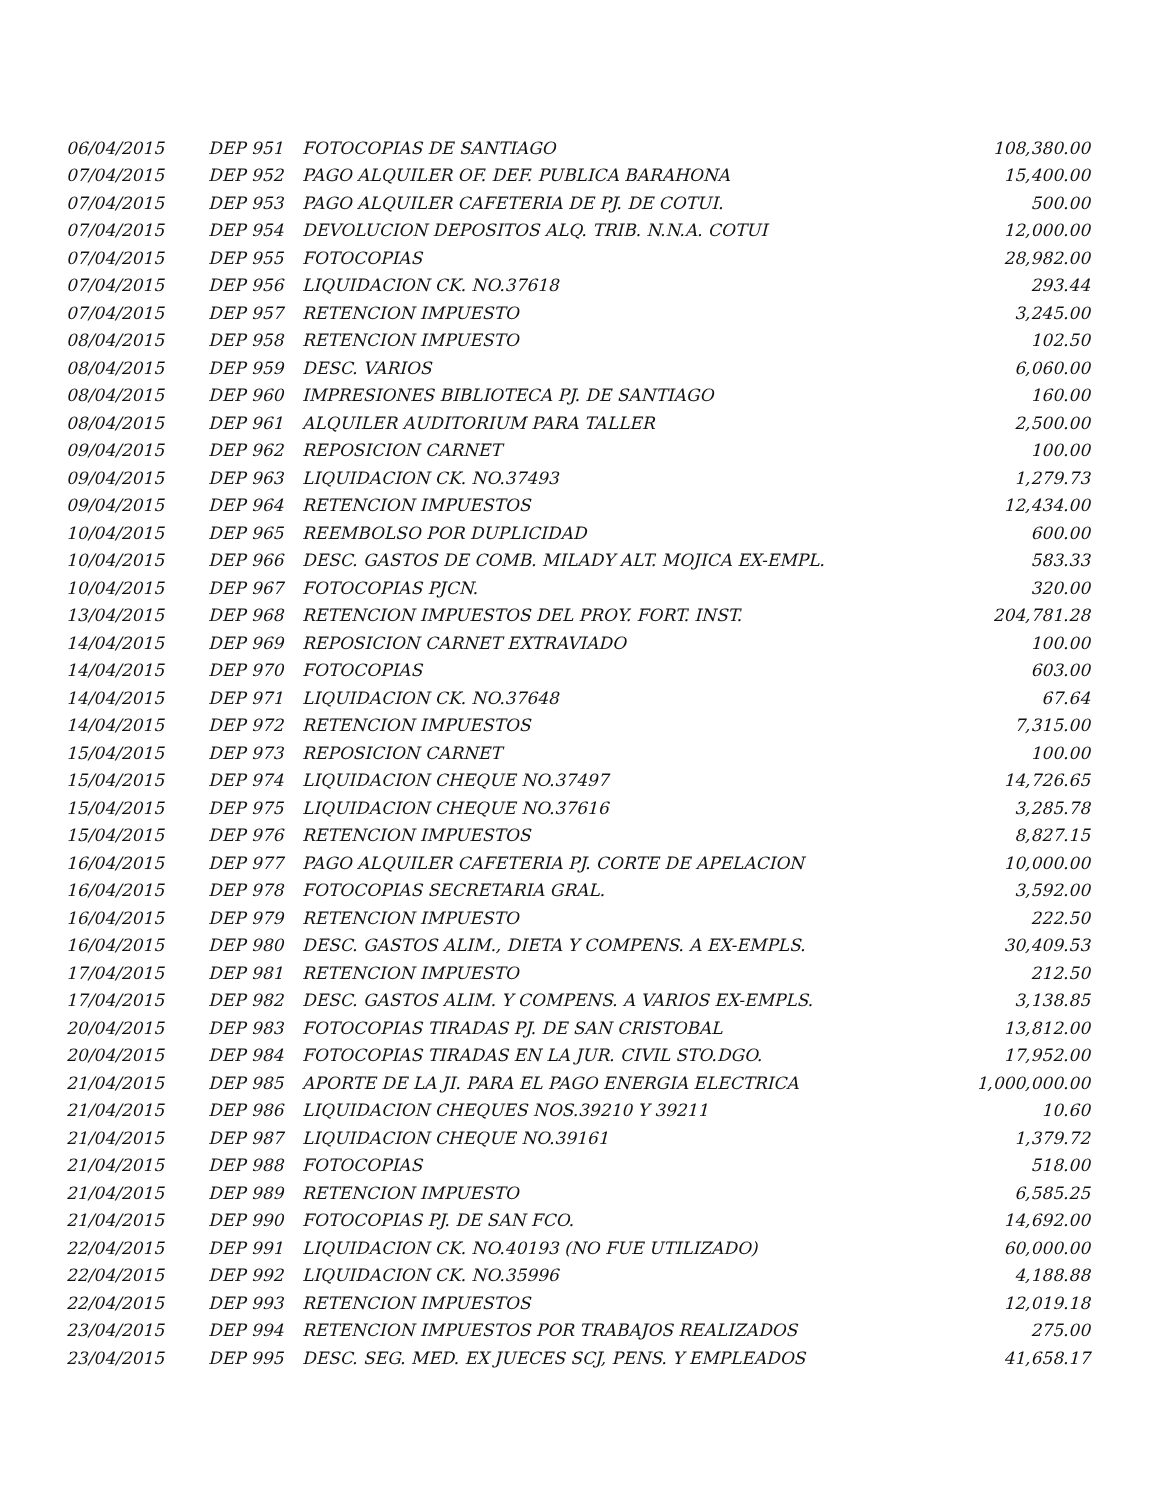| 06/04/2015 | DEP 951 | FOTOCOPIAS DE SANTIAGO | 108,380.00 |
| 07/04/2015 | DEP 952 | PAGO ALQUILER OF. DEF. PUBLICA BARAHONA | 15,400.00 |
| 07/04/2015 | DEP 953 | PAGO ALQUILER CAFETERIA DE PJ. DE COTUI. | 500.00 |
| 07/04/2015 | DEP 954 | DEVOLUCION DEPOSITOS ALQ. TRIB. N.N.A. COTUI | 12,000.00 |
| 07/04/2015 | DEP 955 | FOTOCOPIAS | 28,982.00 |
| 07/04/2015 | DEP 956 | LIQUIDACION CK. NO.37618 | 293.44 |
| 07/04/2015 | DEP 957 | RETENCION IMPUESTO | 3,245.00 |
| 08/04/2015 | DEP 958 | RETENCION IMPUESTO | 102.50 |
| 08/04/2015 | DEP 959 | DESC. VARIOS | 6,060.00 |
| 08/04/2015 | DEP 960 | IMPRESIONES BIBLIOTECA PJ. DE SANTIAGO | 160.00 |
| 08/04/2015 | DEP 961 | ALQUILER AUDITORIUM PARA TALLER | 2,500.00 |
| 09/04/2015 | DEP 962 | REPOSICION CARNET | 100.00 |
| 09/04/2015 | DEP 963 | LIQUIDACION CK. NO.37493 | 1,279.73 |
| 09/04/2015 | DEP 964 | RETENCION IMPUESTOS | 12,434.00 |
| 10/04/2015 | DEP 965 | REEMBOLSO POR DUPLICIDAD | 600.00 |
| 10/04/2015 | DEP 966 | DESC. GASTOS DE COMB. MILADY ALT. MOJICA EX-EMPL. | 583.33 |
| 10/04/2015 | DEP 967 | FOTOCOPIAS PJCN. | 320.00 |
| 13/04/2015 | DEP 968 | RETENCION IMPUESTOS DEL PROY. FORT. INST. | 204,781.28 |
| 14/04/2015 | DEP 969 | REPOSICION CARNET EXTRAVIADO | 100.00 |
| 14/04/2015 | DEP 970 | FOTOCOPIAS | 603.00 |
| 14/04/2015 | DEP 971 | LIQUIDACION CK. NO.37648 | 67.64 |
| 14/04/2015 | DEP 972 | RETENCION IMPUESTOS | 7,315.00 |
| 15/04/2015 | DEP 973 | REPOSICION CARNET | 100.00 |
| 15/04/2015 | DEP 974 | LIQUIDACION CHEQUE NO.37497 | 14,726.65 |
| 15/04/2015 | DEP 975 | LIQUIDACION CHEQUE NO.37616 | 3,285.78 |
| 15/04/2015 | DEP 976 | RETENCION IMPUESTOS | 8,827.15 |
| 16/04/2015 | DEP 977 | PAGO ALQUILER CAFETERIA PJ. CORTE DE APELACION | 10,000.00 |
| 16/04/2015 | DEP 978 | FOTOCOPIAS SECRETARIA GRAL. | 3,592.00 |
| 16/04/2015 | DEP 979 | RETENCION IMPUESTO | 222.50 |
| 16/04/2015 | DEP 980 | DESC. GASTOS ALIM., DIETA Y COMPENS. A EX-EMPLS. | 30,409.53 |
| 17/04/2015 | DEP 981 | RETENCION IMPUESTO | 212.50 |
| 17/04/2015 | DEP 982 | DESC. GASTOS ALIM. Y COMPENS. A VARIOS EX-EMPLS. | 3,138.85 |
| 20/04/2015 | DEP 983 | FOTOCOPIAS TIRADAS PJ. DE SAN CRISTOBAL | 13,812.00 |
| 20/04/2015 | DEP 984 | FOTOCOPIAS TIRADAS EN LA JUR. CIVIL STO.DGO. | 17,952.00 |
| 21/04/2015 | DEP 985 | APORTE DE LA JI. PARA EL PAGO ENERGIA ELECTRICA | 1,000,000.00 |
| 21/04/2015 | DEP 986 | LIQUIDACION CHEQUES NOS.39210 Y 39211 | 10.60 |
| 21/04/2015 | DEP 987 | LIQUIDACION CHEQUE NO.39161 | 1,379.72 |
| 21/04/2015 | DEP 988 | FOTOCOPIAS | 518.00 |
| 21/04/2015 | DEP 989 | RETENCION IMPUESTO | 6,585.25 |
| 21/04/2015 | DEP 990 | FOTOCOPIAS PJ. DE SAN FCO. | 14,692.00 |
| 22/04/2015 | DEP 991 | LIQUIDACION CK. NO.40193 (NO FUE UTILIZADO) | 60,000.00 |
| 22/04/2015 | DEP 992 | LIQUIDACION CK. NO.35996 | 4,188.88 |
| 22/04/2015 | DEP 993 | RETENCION IMPUESTOS | 12,019.18 |
| 23/04/2015 | DEP 994 | RETENCION IMPUESTOS POR TRABAJOS REALIZADOS | 275.00 |
| 23/04/2015 | DEP 995 | DESC. SEG. MED. EX JUECES SCJ, PENS. Y EMPLEADOS | 41,658.17 |